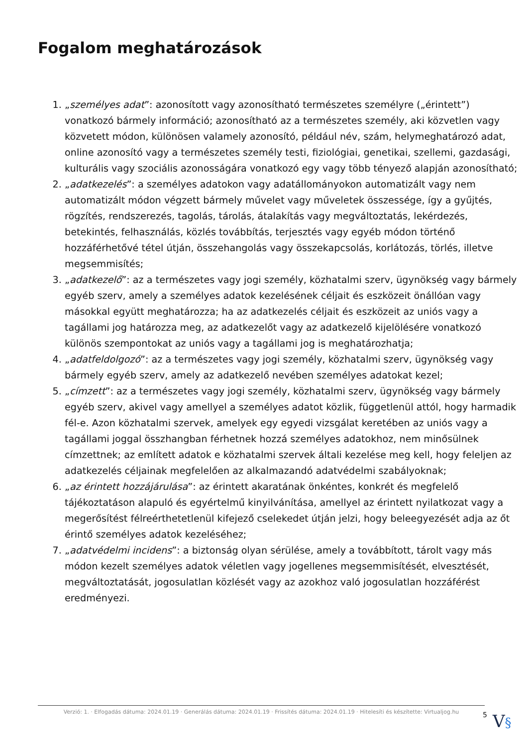Fogalom meghatározások
1. „személyes adat”: azonosított vagy azonosítható természetes személyre („érintett”) vonatkozó bármely információ; azonosítható az a természetes személy, aki közvetlen vagy közvetett módon, különösen valamely azonosító, például név, szám, helymeghatározó adat, online azonosító vagy a természetes személy testi, fiziológiai, genetikai, szellemi, gazdasági, kulturális vagy szociális azonosságára vonatkozó egy vagy több tényező alapján azonosítható;
2. „adatkezelés”: a személyes adatokon vagy adatállományokon automatizált vagy nem automatizált módon végzett bármely művelet vagy műveletek összessége, így a gyűjtés, rögzítés, rendszerezés, tagolás, tárolás, átalakítás vagy megváltoztatás, lekérdezés, betekintés, felhasználás, közlés továbbítás, terjesztés vagy egyéb módon történő hozzáférhetővé tétel útján, összehangolás vagy összekapcsolás, korlátozás, törlés, illetve megsemmisítés;
3. „adatkezelő”: az a természetes vagy jogi személy, közhatalmi szerv, ügynökség vagy bármely egyéb szerv, amely a személyes adatok kezelésének céljait és eszközeit önállóan vagy másokkal együtt meghatározza; ha az adatkezelés céljait és eszközeit az uniós vagy a tagállami jog határozza meg, az adatkezelőt vagy az adatkezelő kijelölésére vonatkozó különös szempontokat az uniós vagy a tagállami jog is meghatározhatja;
4. „adatfeldolgozó”: az a természetes vagy jogi személy, közhatalmi szerv, ügynökség vagy bármely egyéb szerv, amely az adatkezelő nevében személyes adatokat kezel;
5. „címzett”: az a természetes vagy jogi személy, közhatalmi szerv, ügynökség vagy bármely egyéb szerv, akivel vagy amellyel a személyes adatot közlik, függetlenül attól, hogy harmadik fél-e. Azon közhatalmi szervek, amelyek egy egyedi vizsgálat keretében az uniós vagy a tagállami joggal összhangban férhetnek hozzá személyes adatokhoz, nem minősülnek címzettnek; az említett adatok e közhatalmi szervek általi kezelése meg kell, hogy feleljen az adatkezelés céljainak megfelelően az alkalmazandó adatvédelmi szabályoknak;
6. „az érintett hozzájárulása”: az érintett akaratának önkéntes, konkrét és megfelelő tájékoztatáson alapuló és egyértelmű kinyilvánítása, amellyel az érintett nyilatkozat vagy a megerősítést félreérthetetlenül kifejező cselekedet útján jelzi, hogy beleegyezését adja az őt érintő személyes adatok kezeléséhez;
7. „adatvédelmi incidens”: a biztonság olyan sérülése, amely a továbbított, tárolt vagy más módon kezelt személyes adatok véletlen vagy jogellenes megsemmisítését, elvesztését, megváltoztatását, jogosulatlan közlését vagy az azokhoz való jogosulatlan hozzáférést eredményezi.
Verzió: 1. · Elfogadás dátuma: 2024.01.19 · Generálás dátuma: 2024.01.19 · Frissítés dátuma: 2024.01.19 · Hitelesíti és készítette: Virtualjog.hu
5
V§